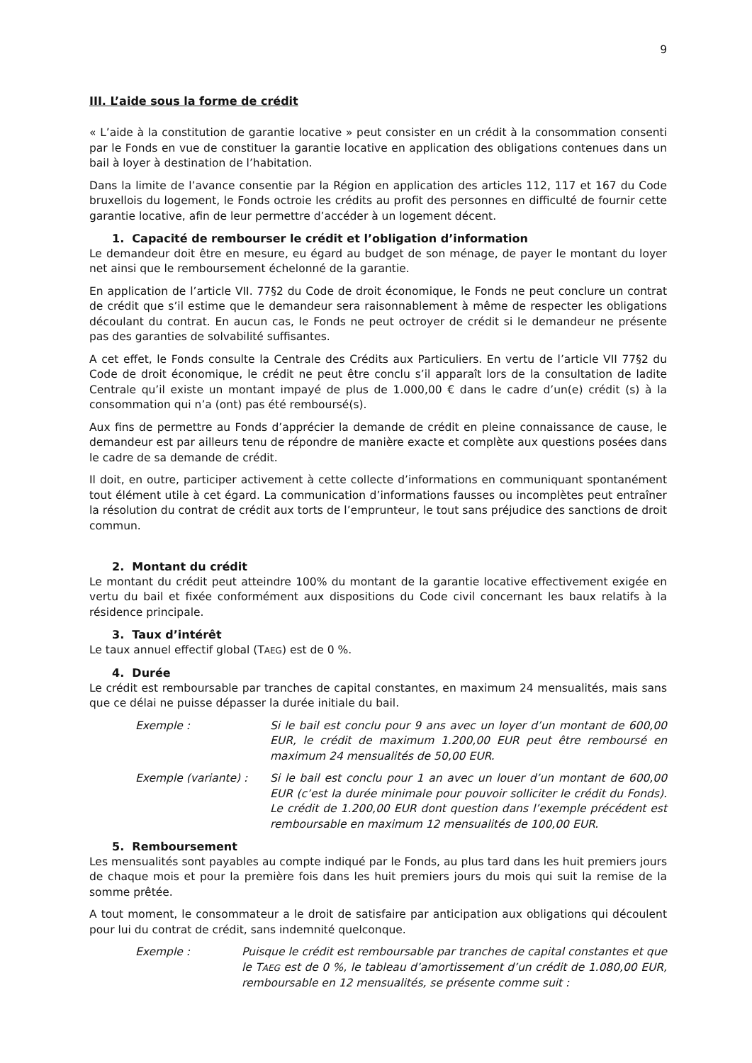9
III. L’aide sous la forme de crédit
« L’aide à la constitution de garantie locative » peut consister en un crédit à la consommation consenti par le Fonds en vue de constituer la garantie locative en application des obligations contenues dans un bail à loyer à destination de l’habitation.
Dans la limite de l’avance consentie par la Région en application des articles 112, 117 et 167 du Code bruxellois du logement, le Fonds octroie les crédits au profit des personnes en difficulté de fournir cette garantie locative, afin de leur permettre d’accéder à un logement décent.
1. Capacité de rembourser le crédit et l’obligation d’information
Le demandeur doit être en mesure, eu égard au budget de son ménage, de payer le montant du loyer net ainsi que le remboursement échelonné de la garantie.
En application de l’article VII. 77§2 du Code de droit économique, le Fonds ne peut conclure un contrat de crédit que s’il estime que le demandeur sera raisonnablement à même de respecter les obligations découlant du contrat. En aucun cas, le Fonds ne peut octroyer de crédit si le demandeur ne présente pas des garanties de solvabilité suffisantes.
A cet effet, le Fonds consulte la Centrale des Crédits aux Particuliers. En vertu de l’article VII 77§2 du Code de droit économique, le crédit ne peut être conclu s’il apparaît lors de la consultation de ladite Centrale qu’il existe un montant impayé de plus de 1.000,00 € dans le cadre d’un(e) crédit (s) à la consommation qui n’a (ont) pas été remboursé(s).
Aux fins de permettre au Fonds d’apprécier la demande de crédit en pleine connaissance de cause, le demandeur est par ailleurs tenu de répondre de manière exacte et complète aux questions posées dans le cadre de sa demande de crédit.
Il doit, en outre, participer activement à cette collecte d’informations en communiquant spontanément tout élément utile à cet égard. La communication d’informations fausses ou incomplètes peut entraîner la résolution du contrat de crédit aux torts de l’emprunteur, le tout sans préjudice des sanctions de droit commun.
2. Montant du crédit
Le montant du crédit peut atteindre 100% du montant de la garantie locative effectivement exigée en vertu du bail et fixée conformément aux dispositions du Code civil concernant les baux relatifs à la résidence principale.
3. Taux d’intérêt
Le taux annuel effectif global (TAEG) est de 0 %.
4. Durée
Le crédit est remboursable par tranches de capital constantes, en maximum 24 mensualités, mais sans que ce délai ne puisse dépasser la durée initiale du bail.
Exemple : Si le bail est conclu pour 9 ans avec un loyer d’un montant de 600,00 EUR, le crédit de maximum 1.200,00 EUR peut être remboursé en maximum 24 mensualités de 50,00 EUR.
Exemple (variante) : Si le bail est conclu pour 1 an avec un louer d’un montant de 600,00 EUR (c’est la durée minimale pour pouvoir solliciter le crédit du Fonds). Le crédit de 1.200,00 EUR dont question dans l’exemple précédent est remboursable en maximum 12 mensualités de 100,00 EUR.
5. Remboursement
Les mensualités sont payables au compte indiqué par le Fonds, au plus tard dans les huit premiers jours de chaque mois et pour la première fois dans les huit premiers jours du mois qui suit la remise de la somme prêtée.
A tout moment, le consommateur a le droit de satisfaire par anticipation aux obligations qui découlent pour lui du contrat de crédit, sans indemnité quelconque.
Exemple : Puisque le crédit est remboursable par tranches de capital constantes et que le TAEG est de 0 %, le tableau d’amortissement d’un crédit de 1.080,00 EUR, remboursable en 12 mensualités, se présente comme suit :